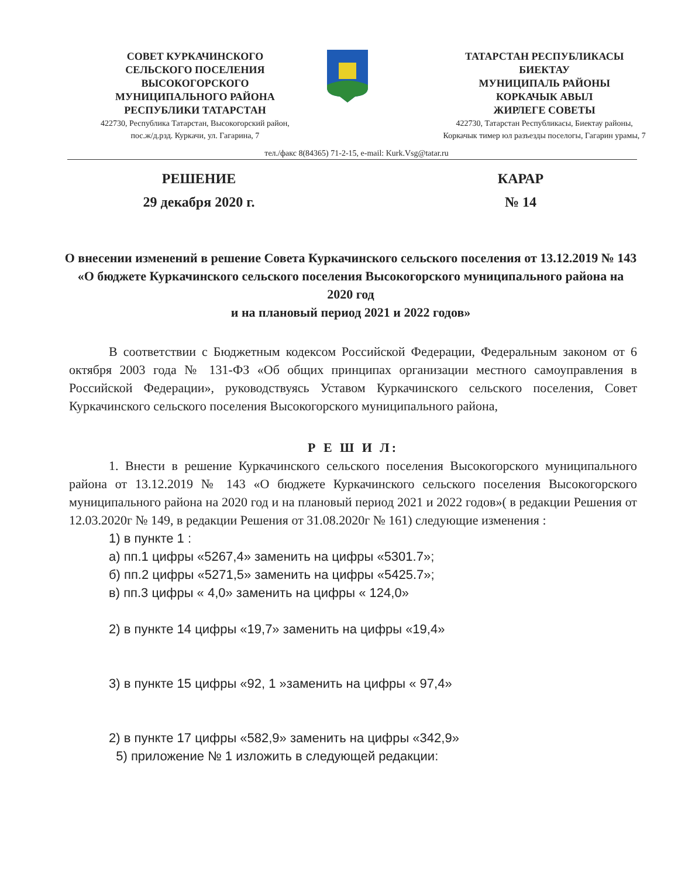СОВЕТ КУРКАЧИНСКОГО
СЕЛЬСКОГО ПОСЕЛЕНИЯ
ВЫСОКОГОРСКОГО
МУНИЦИПАЛЬНОГО РАЙОНА
РЕСПУБЛИКИ ТАТАРСТАН
422730, Республика Татарстан, Высокогорский район,
пос.ж/д.рзд. Куркачи, ул. Гагарина, 7
ТАТАРСТАН РЕСПУБЛИКАСЫ
БИЕКТАУ
МУНИЦИПАЛЬ РАЙОНЫ
КОРКАЧЫК АВЫЛ
ЖИРЛЕГЕ СОВЕТЫ
422730, Татарстан Республикасы, Биектау районы,
Коркачык тимер юл разъезды поселогы, Гагарин урамы, 7
тел./факс 8(84365) 71-2-15, e-mail: Kurk.Vsg@tatar.ru
РЕШЕНИЕ
29 декабря 2020 г.
КАРАР
№ 14
О внесении изменений в решение Совета Куркачинского сельского поселения от 13.12.2019 № 143 «О бюджете Куркачинского сельского поселения Высокогорского муниципального района на 2020 год
и на плановый период 2021 и 2022 годов»
В соответствии с Бюджетным кодексом Российской Федерации, Федеральным законом от 6 октября 2003 года № 131-ФЗ «Об общих принципах организации местного самоуправления в Российской Федерации», руководствуясь Уставом Куркачинского сельского поселения, Совет Куркачинского сельского поселения Высокогорского муниципального района,
Р Е Ш И Л:
1. Внести в решение Куркачинского сельского поселения Высокогорского муниципального района от 13.12.2019 № 143 «О бюджете Куркачинского сельского поселения Высокогорского муниципального района на 2020 год и на плановый период 2021 и 2022 годов»( в редакции Решения от 12.03.2020г № 149, в редакции Решения от 31.08.2020г № 161) следующие изменения :
1) в пункте 1 :
а) пп.1 цифры «5267,4» заменить на цифры «5301.7»;
б) пп.2 цифры «5271,5» заменить на цифры «5425.7»;
в) пп.3 цифры « 4,0» заменить на цифры « 124,0»
2) в пункте 14 цифры «19,7» заменить на цифры «19,4»
3) в пункте 15 цифры «92, 1 »заменить на цифры « 97,4»
2) в пункте 17 цифры «582,9» заменить на цифры «342,9»
5) приложение № 1 изложить в следующей редакции: